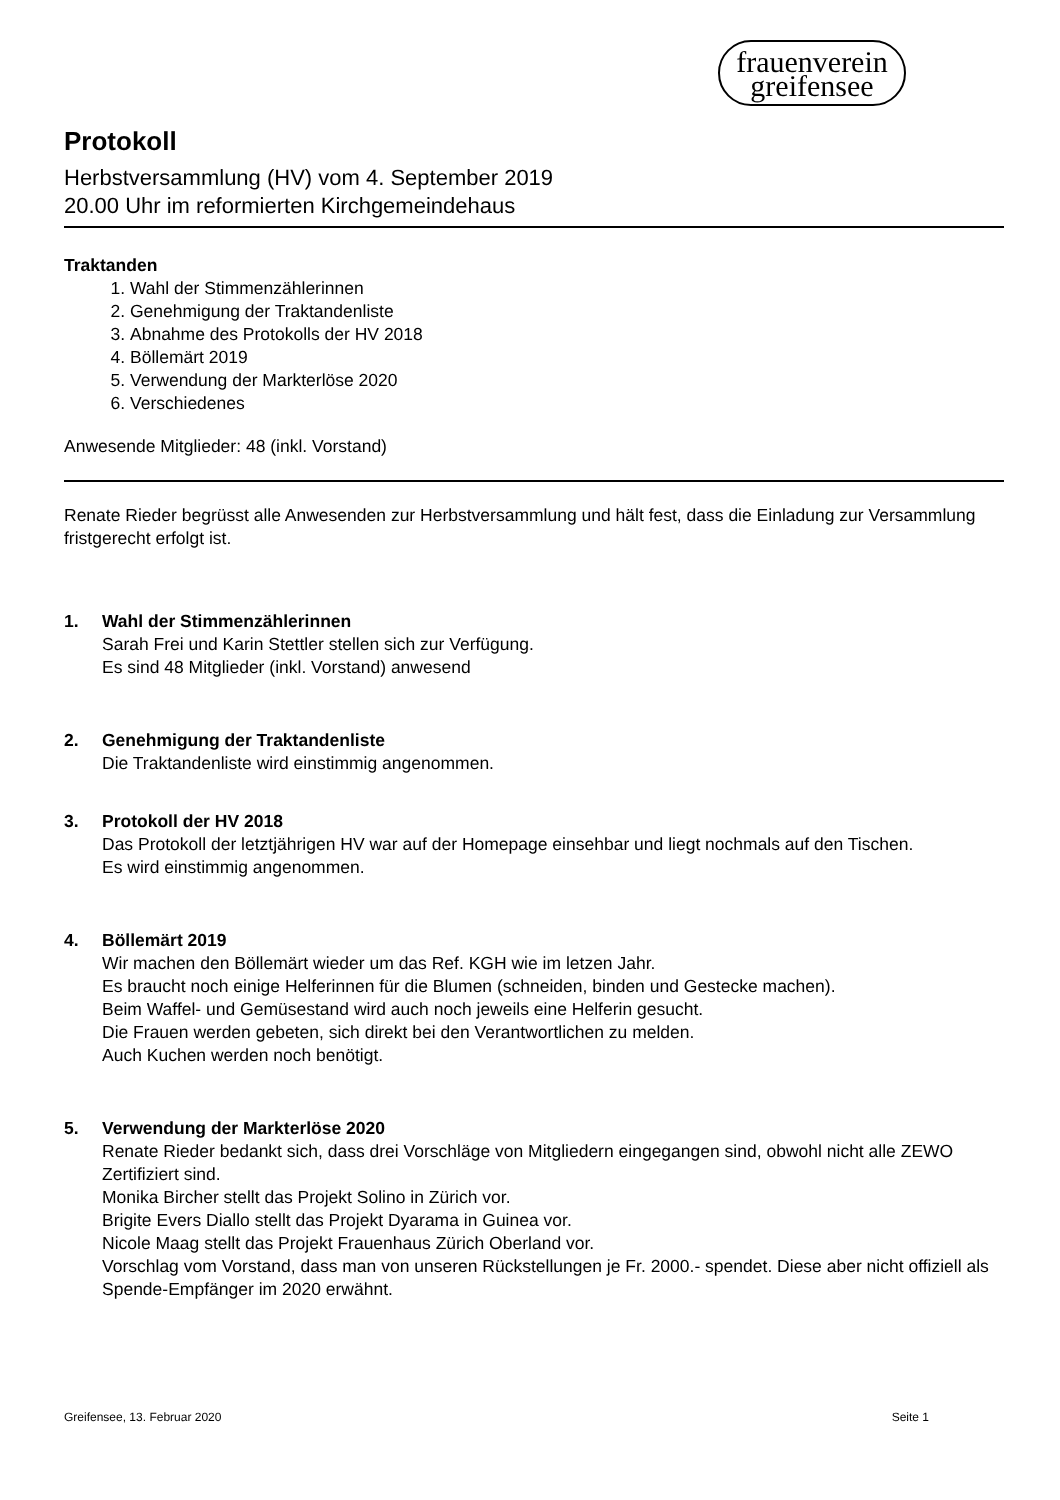frauenverein
greifensee
Protokoll
Herbstversammlung (HV) vom 4. September 2019
20.00 Uhr im reformierten Kirchgemeindehaus
Traktanden
1. Wahl der Stimmenzählerinnen
2. Genehmigung der Traktandenliste
3. Abnahme des Protokolls der HV 2018
4. Böllemärt 2019
5. Verwendung der Markterlöse 2020
6. Verschiedenes
Anwesende Mitglieder: 48 (inkl. Vorstand)
Renate Rieder begrüsst alle Anwesenden zur Herbstversammlung und hält fest, dass die Einladung zur Versammlung fristgerecht erfolgt ist.
1. Wahl der Stimmenzählerinnen
Sarah Frei und Karin Stettler stellen sich zur Verfügung.
Es sind 48 Mitglieder (inkl. Vorstand) anwesend
2. Genehmigung der Traktandenliste
Die Traktandenliste wird einstimmig angenommen.
3. Protokoll der HV 2018
Das Protokoll der letztjährigen HV war auf der Homepage einsehbar und liegt nochmals auf den Tischen.
Es wird einstimmig angenommen.
4. Böllemärt 2019
Wir machen den Böllemärt wieder um das Ref. KGH wie im letzen Jahr.
Es braucht noch einige Helferinnen für die Blumen (schneiden, binden und Gestecke machen).
Beim Waffel- und Gemüsestand wird auch noch jeweils eine Helferin gesucht.
Die Frauen werden gebeten, sich direkt bei den Verantwortlichen zu melden.
Auch Kuchen werden noch benötigt.
5. Verwendung der Markterlöse 2020
Renate Rieder bedankt sich, dass drei Vorschläge von Mitgliedern eingegangen sind, obwohl nicht alle ZEWO Zertifiziert sind.
Monika Bircher stellt das Projekt Solino in Zürich vor.
Brigite Evers Diallo stellt das Projekt Dyarama in Guinea vor.
Nicole Maag stellt das Projekt Frauenhaus Zürich Oberland vor.
Vorschlag vom Vorstand, dass man von unseren Rückstellungen je Fr. 2000.- spendet. Diese aber nicht offiziell als Spende-Empfänger im 2020 erwähnt.
Greifensee, 13. Februar 2020 Seite 1